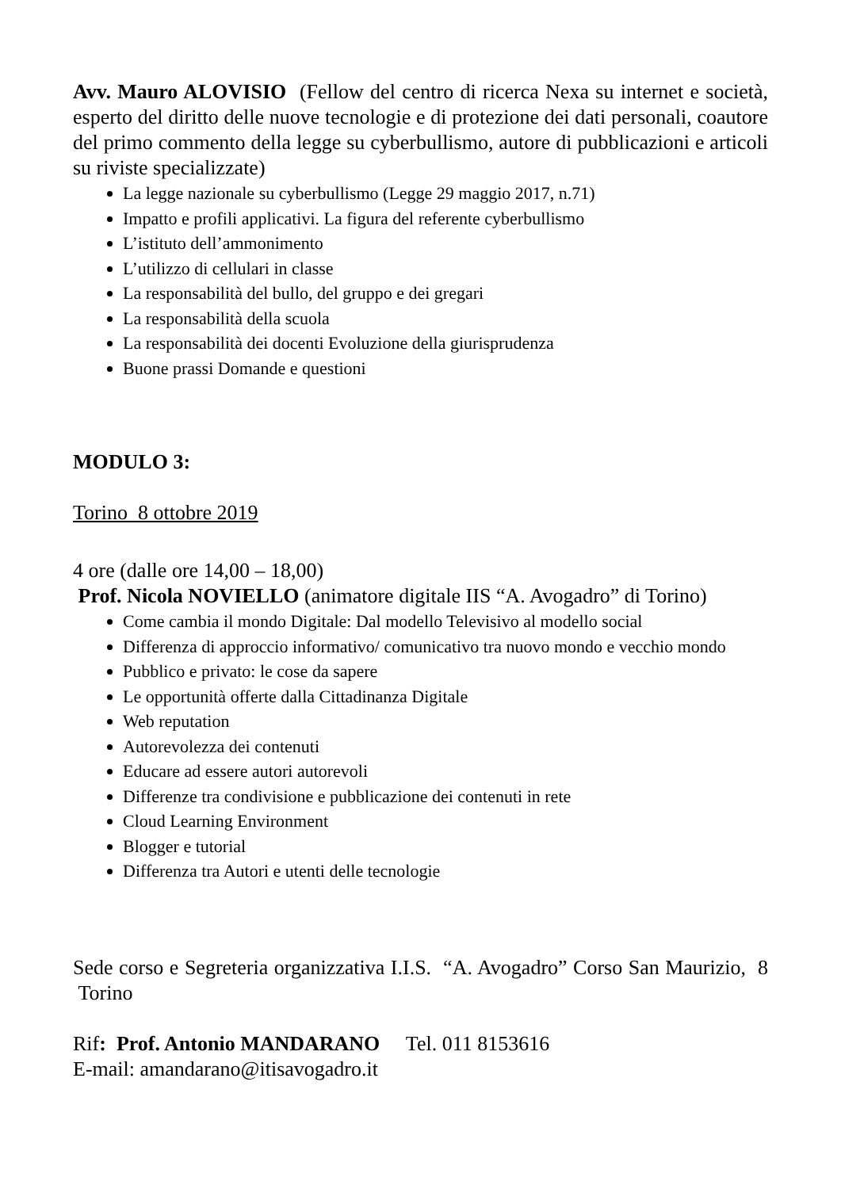Avv. Mauro ALOVISIO (Fellow del centro di ricerca Nexa su internet e società, esperto del diritto delle nuove tecnologie e di protezione dei dati personali, coautore del primo commento della legge su cyberbullismo, autore di pubblicazioni e articoli su riviste specializzate)
La legge nazionale su cyberbullismo (Legge 29 maggio 2017, n.71)
Impatto e profili applicativi. La figura del referente cyberbullismo
L’istituto dell’ammonimento
L’utilizzo di cellulari in classe
La responsabilità del bullo, del gruppo e dei gregari
La responsabilità della scuola
La responsabilità dei docenti Evoluzione della giurisprudenza
Buone prassi Domande e questioni
MODULO 3:
Torino 8 ottobre 2019
4 ore (dalle ore 14,00 – 18,00)
Prof. Nicola NOVIELLO (animatore digitale IIS “A. Avogadro” di Torino)
Come cambia il mondo Digitale: Dal modello Televisivo al modello social
Differenza di approccio informativo/ comunicativo tra nuovo mondo e vecchio mondo
Pubblico e privato: le cose da sapere
Le opportunità offerte dalla Cittadinanza Digitale
Web reputation
Autorevolezza dei contenuti
Educare ad essere autori autorevoli
Differenze tra condivisione e pubblicazione dei contenuti in rete
Cloud Learning Environment
Blogger e tutorial
Differenza tra Autori e utenti delle tecnologie
Sede corso e Segreteria organizzativa I.I.S. “A. Avogadro” Corso San Maurizio, 8 Torino
Rif: Prof. Antonio MANDARANO Tel. 011 8153616
E-mail: amandarano@itisavogadro.it